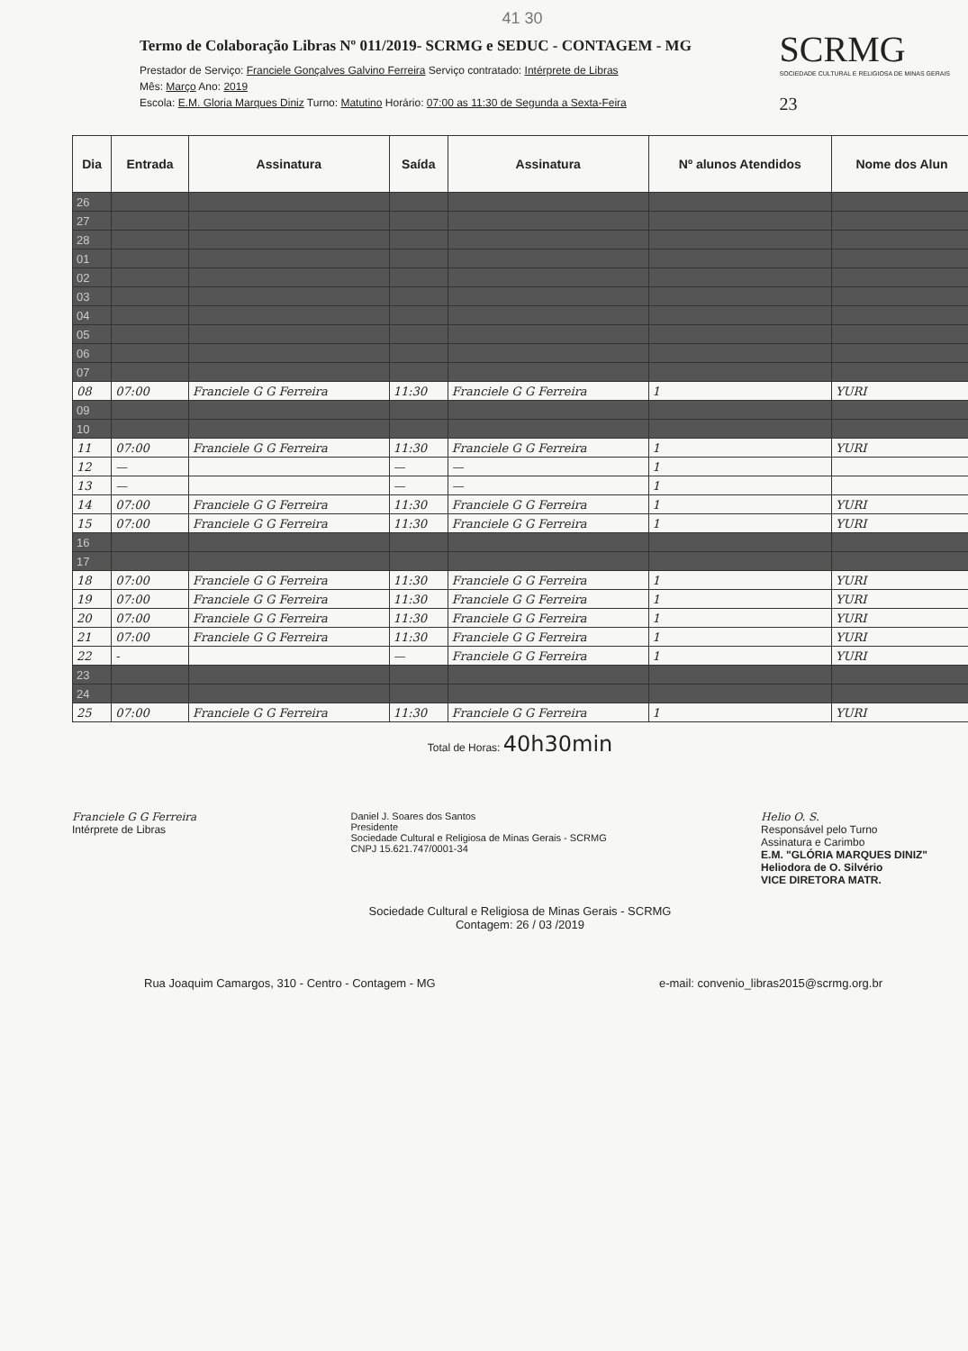41 30
Termo de Colaboração Libras Nº 011/2019- SCRMG e SEDUC - CONTAGEM - MG
Prestador de Serviço: Franciele Gonçalves Galvino Ferreira Serviço contratado: Intérprete de Libras
Mês: Março Ano: 2019
Escola: E.M. Gloria Marques Diniz Turno: Matutino Horário: 07:00 as 11:30 de Segunda a Sexta-Feira
SCRMG
SOCIEDADE CULTURAL E RELIGIOSA DE MINAS GERAIS
23
| Dia | Entrada | Assinatura | Saída | Assinatura | Nº alunos Atendidos | Nome dos Alun |
| --- | --- | --- | --- | --- | --- | --- |
| 26 | | | | | | |
| 27 | | | | | | |
| 28 | | | | | | |
| 01 | | | | | | |
| 02 | | | | | | |
| 03 | | | | | | |
| 04 | | | | | | |
| 05 | | | | | | |
| 06 | | | | | | |
| 07 | | | | | | |
| 08 | 07:00 | Franciele G G Ferreira | 11:30 | Franciele G G Ferreira | 1 | YURI |
| 09 | | | | | | |
| 10 | | | | | | |
| 11 | 07:00 | Franciele G G Ferreira | 11:30 | Franciele G G Ferreira | 1 | YURI |
| 12 | — | | — | — | 1 | |
| 13 | — | | — | — | 1 | |
| 14 | 07:00 | Franciele G G Ferreira | 11:30 | Franciele G G Ferreira | 1 | YURI |
| 15 | 07:00 | Franciele G G Ferreira | 11:30 | Franciele G G Ferreira | 1 | YURI |
| 16 | | | | | | |
| 17 | | | | | | |
| 18 | 07:00 | Franciele G G Ferreira | 11:30 | Franciele G G Ferreira | 1 | YURI |
| 19 | 07:00 | Franciele G G Ferreira | 11:30 | Franciele G G Ferreira | 1 | YURI |
| 20 | 07:00 | Franciele G G Ferreira | 11:30 | Franciele G G Ferreira | 1 | YURI |
| 21 | 07:00 | Franciele G G Ferreira | 11:30 | Franciele G G Ferreira | 1 | YURI |
| 22 | - | | — | Franciele G G Ferreira | 1 | YURI |
| 23 | | | | | | |
| 24 | | | | | | |
| 25 | 07:00 | Franciele G G Ferreira | 11:30 | Franciele G G Ferreira | 1 | YURI |
Total de Horas: 40h30min
Franciele G G Ferreira
Intérprete de Libras
Daniel J. Soares dos Santos
Presidente
Sociedade Cultural e Religiosa de Minas Gerais - SCRMG
CNPJ 15.621.747/0001-34
Helio O. S.
Responsável pelo Turno
Assinatura e Carimbo
E.M. "GLÓRIA MARQUES DINIZ"
Heliodora de O. Silvério
VICE DIRETORA MATR.
Sociedade Cultural e Religiosa de Minas Gerais - SCRMG
Contagem: 26 / 03 /2019
Rua Joaquim Camargos, 310 - Centro - Contagem - MG e-mail: convenio_libras2015@scrmg.org.br